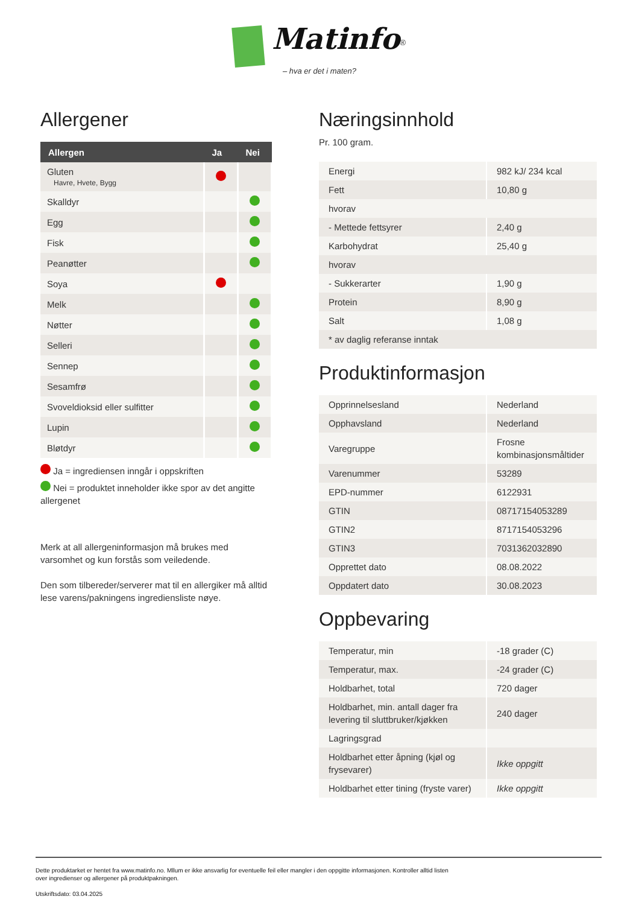Matinfo<sup>®</sup>
– hva er det i maten?
Allergener
| Allergen | Ja | Nei |
| --- | --- | --- |
| Gluten Havre, Hvete, Bygg | | |
| Skalldyr | | |
| Egg | | |
| Fisk | | |
| Peanøtter | | |
| Soya | | |
| Melk | | |
| Nøtter | | |
| Selleri | | |
| Sennep | | |
| Sesamfrø | | |
| Svoveldioksid eller sulfitter | | |
| Lupin | | |
| Bløtdyr | | |
Ja = ingrediensen inngår i oppskriften
Nei = produktet inneholder ikke spor av det angitte allergenet
Merk at all allergeninformasjon må brukes med varsomhet og kun forstås som veiledende.
Den som tilbereder/serverer mat til en allergiker må alltid lese varens/pakningens ingrediensliste nøye.
Næringsinnhold
Pr. 100 gram.
| Energi | 982 kJ/ 234 kcal |
| Fett | 10,80 g |
| hvorav | |
| - Mettede fettsyrer | 2,40 g |
| Karbohydrat | 25,40 g |
| hvorav | |
| - Sukkerarter | 1,90 g |
| Protein | 8,90 g |
| Salt | 1,08 g |
| * av daglig referanse inntak | |
Produktinformasjon
| Opprinnelsesland | Nederland |
| Opphavsland | Nederland |
| Varegruppe | Frosne kombinasjonsmåltider |
| Varenummer | 53289 |
| EPD-nummer | 6122931 |
| GTIN | 08717154053289 |
| GTIN2 | 8717154053296 |
| GTIN3 | 7031362032890 |
| Opprettet dato | 08.08.2022 |
| Oppdatert dato | 30.08.2023 |
Oppbevaring
| Temperatur, min | -18 grader (C) |
| Temperatur, max. | -24 grader (C) |
| Holdbarhet, total | 720 dager |
| Holdbarhet, min. antall dager fra levering til sluttbruker/kjøkken | 240 dager |
| Lagringsgrad | |
| Holdbarhet etter åpning (kjøl og frysevarer) | Ikke oppgitt |
| Holdbarhet etter tining (fryste varer) | Ikke oppgitt |
Dette produktarket er hentet fra www.matinfo.no. Mllum er ikke ansvarlig for eventuelle feil eller mangler i den oppgitte informasjonen. Kontroller alltid listen
over ingredienser og allergener på produktpakningen.
Utskriftsdato: 03.04.2025